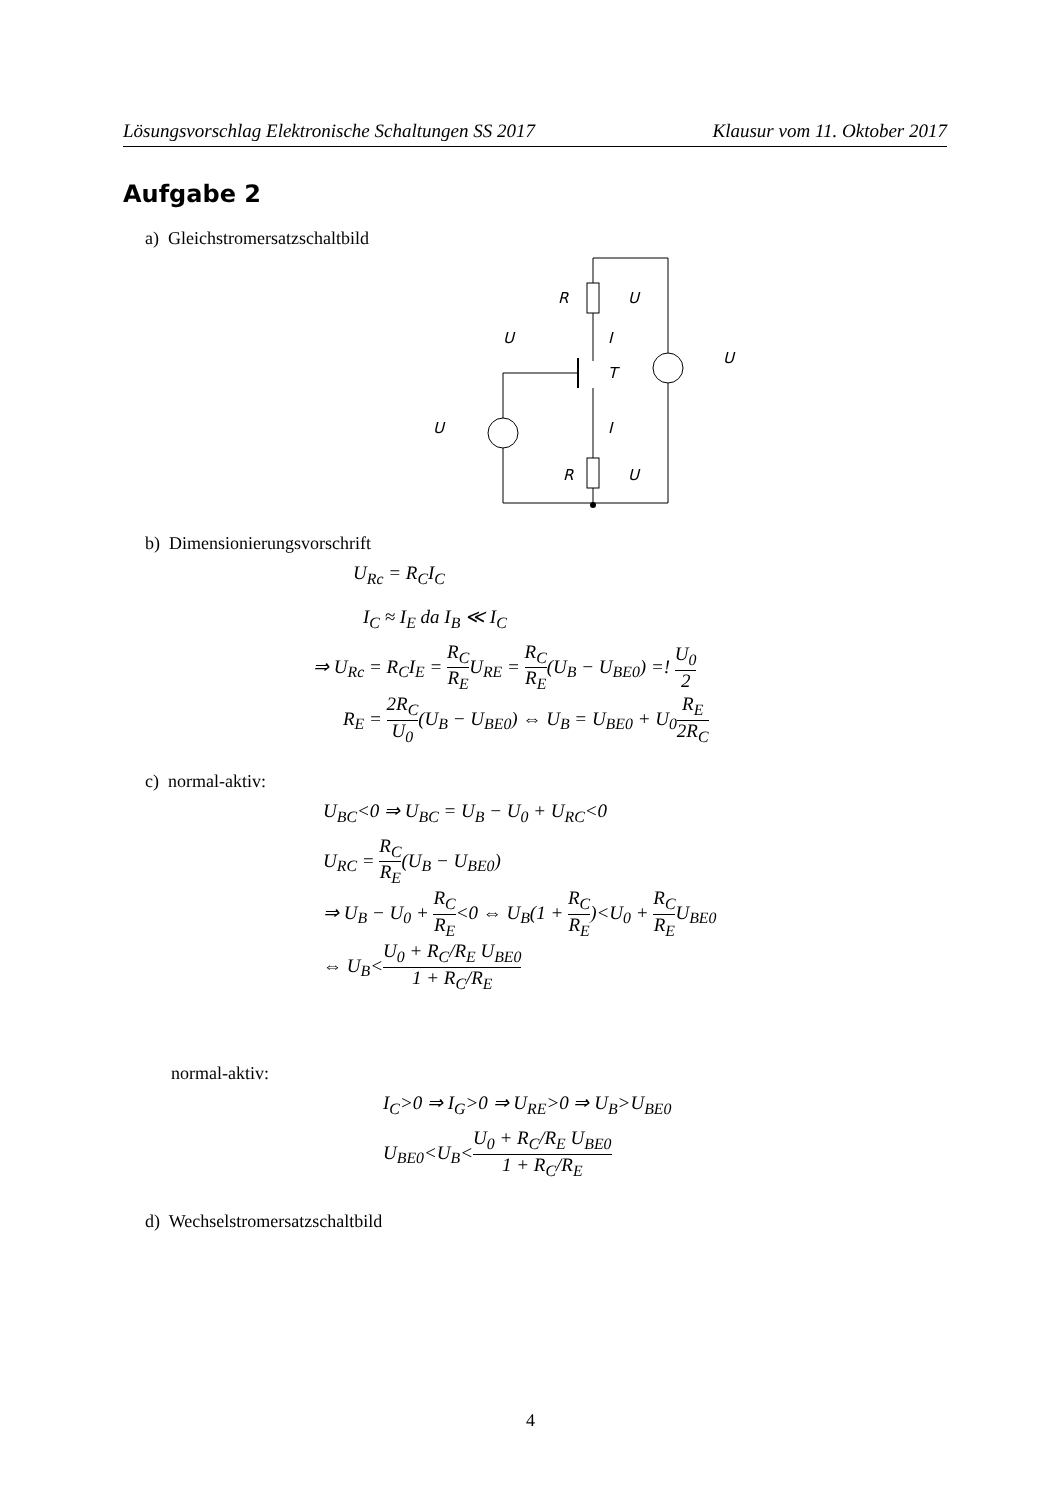Lösungsvorschlag Elektronische Schaltungen SS 2017 Klausur vom 11. Oktober 2017
Aufgabe 2
a) Gleichstromersatzschaltbild
R
R
U
U
U
I
I
T
U
U
b) Dimensionierungsvorschrift
U<sub>Rc</sub> = R<sub>C</sub>I<sub>C</sub>
I<sub>C</sub> ≈ I<sub>E</sub> da I<sub>B</sub> ≪ I<sub>C</sub>
⇒ U<sub>Rc</sub> = R<sub>C</sub>I<sub>E</sub> = R<sub>C</sub> R<sub>E</sub>U<sub>RE</sub> = R<sub>C</sub> R<sub>E</sub>(U<sub>B</sub> − U<sub>BE0</sub>) =! U<sub>0</sub> 2
R<sub>E</sub> = 2R<sub>C</sub> U<sub>0</sub>(U<sub>B</sub> − U<sub>BE0</sub>) ⇔ U<sub>B</sub> = U<sub>BE0</sub> + U<sub>0</sub>R<sub>E</sub> 2R<sub>C</sub>
c) normal-aktiv:
U<sub>BC</sub><0 ⇒ U<sub>BC</sub> = U<sub>B</sub> − U<sub>0</sub> + U<sub>RC</sub><0
U<sub>RC</sub> = R<sub>C</sub> R<sub>E</sub>(U<sub>B</sub> − U<sub>BE0</sub>)
⇒ U<sub>B</sub> − U<sub>0</sub> + R<sub>C</sub> R<sub>E</sub><0 ⇔ U<sub>B</sub>(1 + R<sub>C</sub> R<sub>E</sub>)<U<sub>0</sub> + R<sub>C</sub> R<sub>E</sub>U<sub>BE0</sub>
⇔ U<sub>B</sub><U<sub>0</sub> + R<sub>C</sub>/R<sub>E</sub> U<sub>BE0</sub> 1 + R<sub>C</sub>/R<sub>E</sub>
normal-aktiv:
I<sub>C</sub>>0 ⇒ I<sub>G</sub>>0 ⇒ U<sub>RE</sub>>0 ⇒ U<sub>B</sub>>U<sub>BE0</sub>
U<sub>BE0</sub><U<sub>B</sub><U<sub>0</sub> + R<sub>C</sub>/R<sub>E</sub> U<sub>BE0</sub> 1 + R<sub>C</sub>/R<sub>E</sub>
d) Wechselstromersatzschaltbild
4